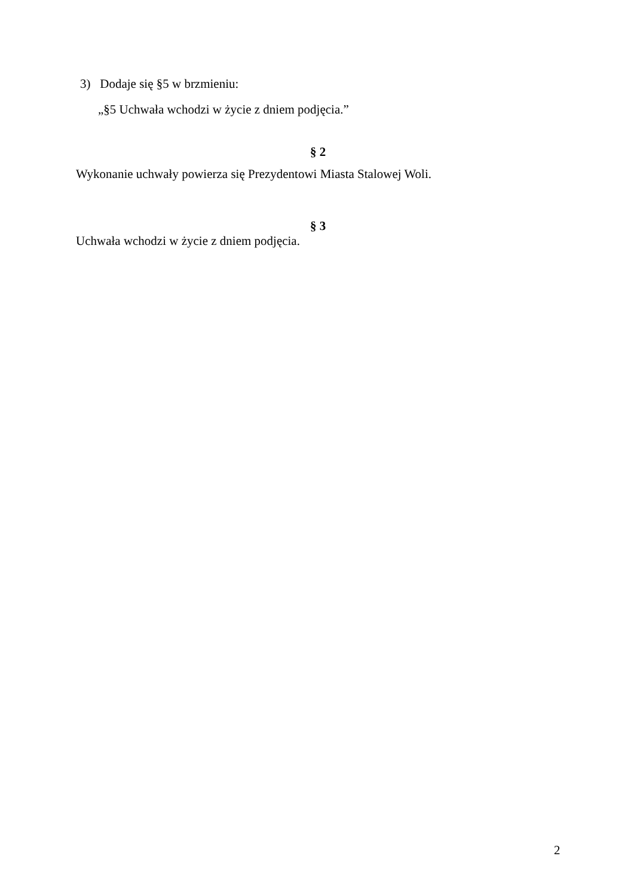3) Dodaje się §5 w brzmieniu:
„§5 Uchwała wchodzi w życie z dniem podjęcia.”
§ 2
Wykonanie uchwały powierza się Prezydentowi Miasta Stalowej Woli.
§ 3
Uchwała wchodzi w życie z dniem podjęcia.
2